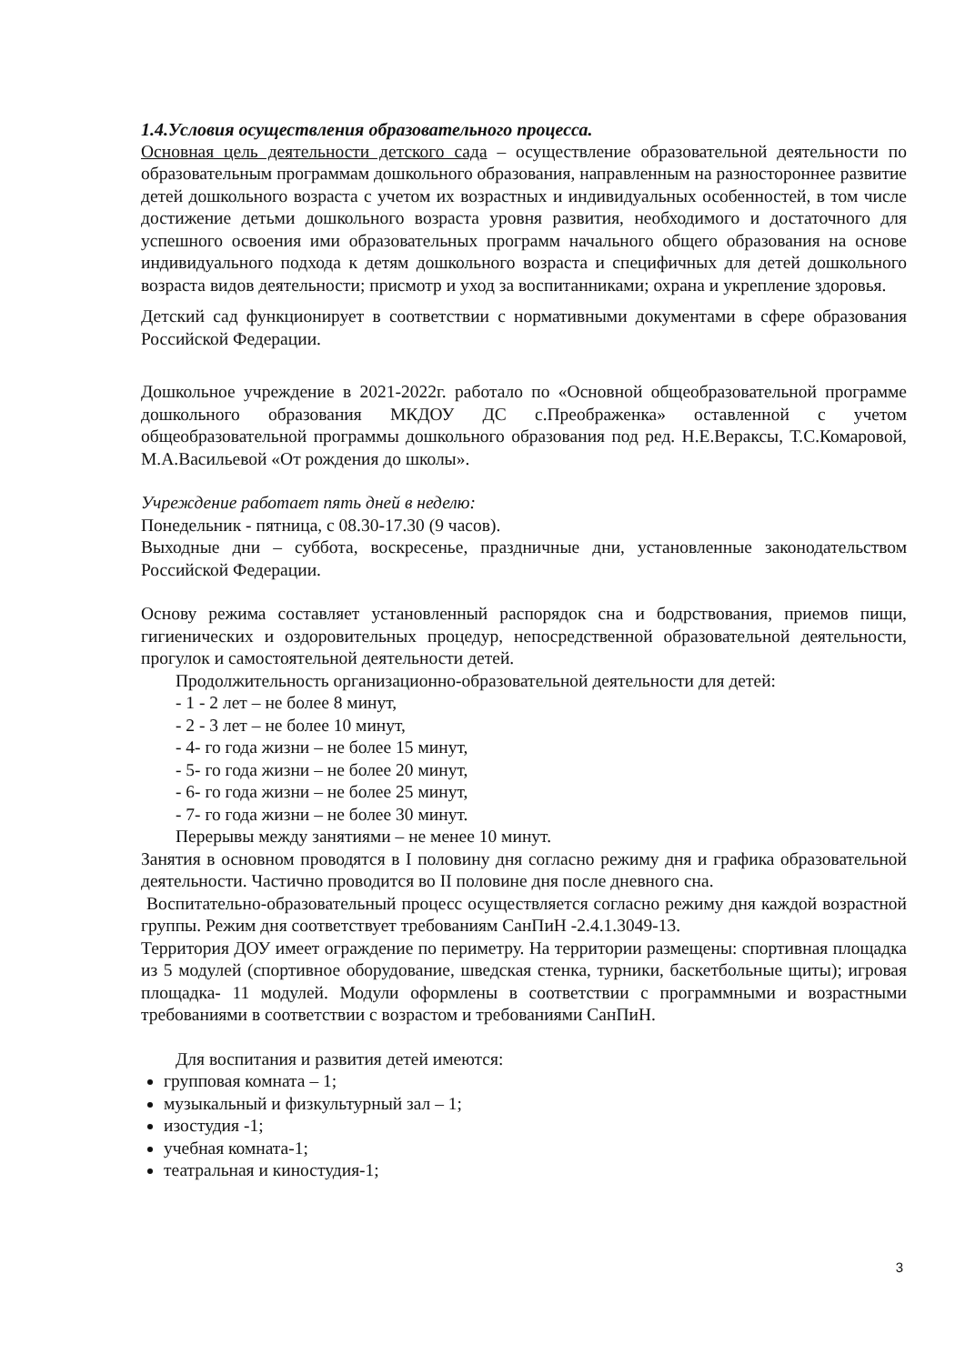1.4.Условия осуществления образовательного процесса.
Основная цель деятельности детского сада – осуществление образовательной деятельности по образовательным программам дошкольного образования, направленным на разностороннее развитие детей дошкольного возраста с учетом их возрастных и индивидуальных особенностей, в том числе достижение детьми дошкольного возраста уровня развития, необходимого и достаточного для успешного освоения ими образовательных программ начального общего образования на основе индивидуального подхода к детям дошкольного возраста и специфичных для детей дошкольного возраста видов деятельности; присмотр и уход за воспитанниками; охрана и укрепление здоровья.
Детский сад функционирует в соответствии с нормативными документами в сфере образования Российской Федерации.
Дошкольное учреждение в 2021-2022г. работало по «Основной общеобразовательной программе дошкольного образования МКДОУ ДС с.Преображенка» оставленной с учетом общеобразовательной программы дошкольного образования под ред. Н.Е.Вераксы, Т.С.Комаровой, М.А.Васильевой «От рождения до школы».
Учреждение работает пять дней в неделю:
Понедельник - пятница, с 08.30-17.30 (9 часов).
Выходные дни – суббота, воскресенье, праздничные дни, установленные законодательством Российской Федерации.
Основу режима составляет установленный распорядок сна и бодрствования, приемов пищи, гигиенических и оздоровительных процедур, непосредственной образовательной деятельности, прогулок и самостоятельной деятельности детей.
Продолжительность организационно-образовательной деятельности для детей:
- 1 - 2 лет – не более 8 минут,
- 2 - 3 лет – не более 10 минут,
- 4- го года жизни – не более 15 минут,
- 5- го года жизни – не более 20 минут,
- 6- го года жизни – не более 25 минут,
- 7- го года жизни – не более 30 минут.
Перерывы между занятиями – не менее 10 минут.
Занятия в основном проводятся в I половину дня согласно режиму дня и графика образовательной деятельности. Частично проводится во II половине дня после дневного сна.
Воспитательно-образовательный процесс осуществляется согласно режиму дня каждой возрастной группы. Режим дня соответствует требованиям СанПиН -2.4.1.3049-13.
Территория ДОУ имеет ограждение по периметру. На территории размещены: спортивная площадка из 5 модулей (спортивное оборудование, шведская стенка, турники, баскетбольные щиты); игровая площадка- 11 модулей. Модули оформлены в соответствии с программными и возрастными требованиями в соответствии с возрастом и требованиями СанПиН.
Для воспитания и развития детей имеются:
групповая комната – 1;
музыкальный и физкультурный зал – 1;
изостудия -1;
учебная комната-1;
театральная и киностудия-1;
3